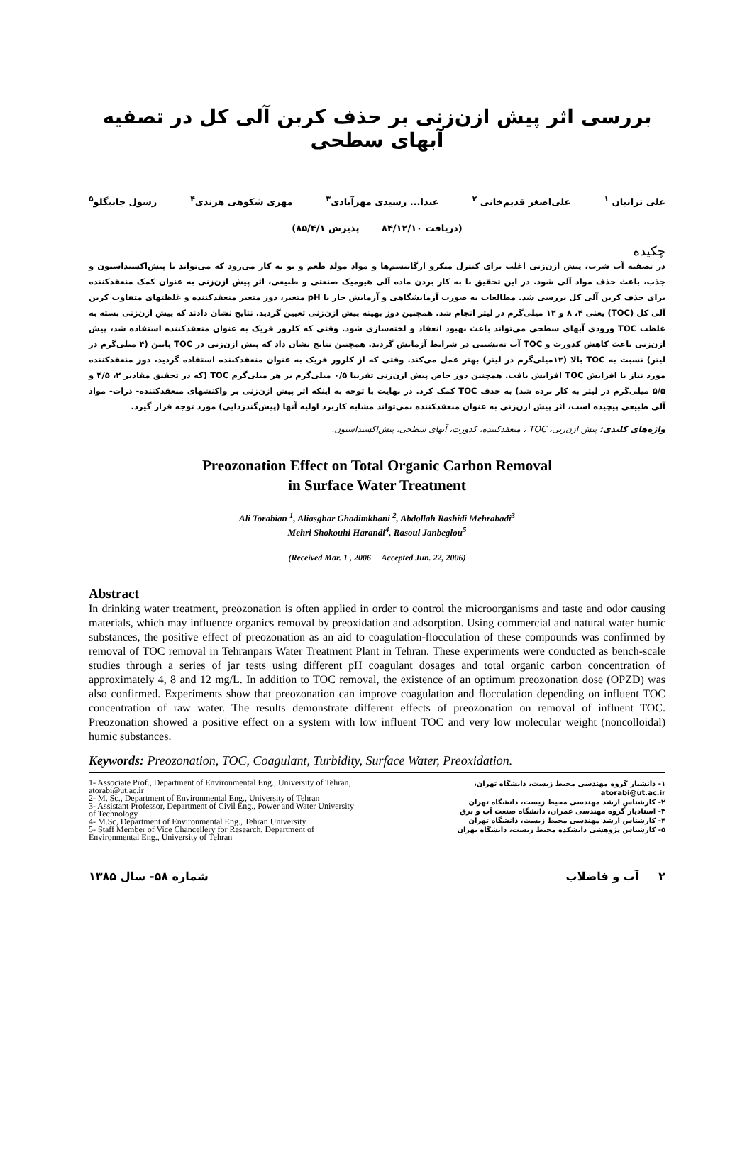بررسی اثر پیش ازن‌زنی بر حذف کربن آلی کل در تصفیه آبهای سطحی
علی ترابیان <sup>۱</sup> علی‌اصغر قدیم‌خانی <sup>۲</sup> عبدا... رشیدی مهرآبادی<sup>۳</sup> مهری شکوهی هرندی<sup>۴</sup> رسول جانبگلو<sup>۵</sup>
(دریافت ۸۴/۱۲/۱۰ پذیرش ۸۵/۴/۱)
چکیده
در تصفیه آب شرب، پیش ازن‌زنی اغلب برای کنترل میکرو ارگانیسم‌ها و مواد مولد طعم و بو به کار می‌رود که می‌تواند با پیش‌اکسیداسیون و جذب، باعث حذف مواد آلی شود. در این تحقیق با به کار بردن ماده آلی هیومیک صنعتی و طبیعی، اثر پیش ازن‌زنی به عنوان کمک منعقدکننده برای حذف کربن آلی کل بررسی شد. مطالعات به صورت آزمایشگاهی و آزمایش جار با pH متغیر، دوز متغیر منعقدکننده و غلظتهای متفاوت کربن آلی کل (TOC) یعنی ۴، ۸ و ۱۲ میلی‌گرم در لیتر انجام شد. همچنین دوز بهینه پیش ازن‌زنی تعیین گردید. نتایج نشان دادند که پیش ازن‌زنی بسته به غلظت TOC ورودی آبهای سطحی می‌تواند باعث بهبود انعقاد و لخته‌سازی شود. وقتی که کلرور فریک به عنوان منعقدکننده استفاده شد، پیش ازن‌زنی باعث کاهش کدورت و TOC آب ته‌نشینی در شرایط آزمایش گردید. همچنین نتایج نشان داد که پیش ازن‌زنی در TOC پایین (۴ میلی‌گرم در لیتر) نسبت به TOC بالا (۱۲میلی‌گرم در لیتر) بهتر عمل می‌کند. وقتی که از کلرور فریک به عنوان منعقدکننده استفاده گردید، دوز منعقدکننده مورد نیاز با افزایش TOC افزایش یافت. همچنین دوز خاص پیش ازن‌زنی تقریبا ۰/۵ میلی‌گرم بر هر میلی‌گرم TOC (که در تحقیق مقادیر ۲، ۴/۵ و ۵/۵ میلی‌گرم در لیتر به کار برده شد) به حذف TOC کمک کرد. در نهایت با توجه به اینکه اثر پیش ازن‌زنی بر واکنشهای منعقدکننده- ذرات- مواد آلی طبیعی پیچیده است، اثر پیش ازن‌زنی به عنوان منعقدکننده نمی‌تواند مشابه کاربرد اولیه آنها (پیش‌گندزدایی) مورد توجه قرار گیرد.
واژه‌های کلیدی: پیش ازن‌زنی، TOC ، منعقدکننده، کدورت، آبهای سطحی، پیش‌اکسیداسیون.
Preozonation Effect on Total Organic Carbon Removal
in Surface Water Treatment
Ali Torabian <sup>1</sup>, Aliasghar Ghadimkhani <sup>2</sup>, Abdollah Rashidi Mehrabadi<sup>3</sup>
Mehri Shokouhi Harandi<sup>4</sup>, Rasoul Janbeglou<sup>5</sup>
(Received Mar. 1 , 2006 Accepted Jun. 22, 2006)
Abstract
In drinking water treatment, preozonation is often applied in order to control the microorganisms and taste and odor causing materials, which may influence organics removal by preoxidation and adsorption. Using commercial and natural water humic substances, the positive effect of preozonation as an aid to coagulation-flocculation of these compounds was confirmed by removal of TOC removal in Tehranpars Water Treatment Plant in Tehran. These experiments were conducted as bench-scale studies through a series of jar tests using different pH coagulant dosages and total organic carbon concentration of approximately 4, 8 and 12 mg/L. In addition to TOC removal, the existence of an optimum preozonation dose (OPZD) was also confirmed. Experiments show that preozonation can improve coagulation and flocculation depending on influent TOC concentration of raw water. The results demonstrate different effects of preozonation on removal of influent TOC. Preozonation showed a positive effect on a system with low influent TOC and very low molecular weight (noncolloidal) humic substances.
Keywords: Preozonation, TOC, Coagulant, Turbidity, Surface Water, Preoxidation.
1- Associate Prof., Department of Environmental Eng., University of Tehran, atorabi@ut.ac.ir
2- M. Sc., Department of Environmental Eng., University of Tehran
3- Assistant Professor, Department of Civil Eng., Power and Water University of Technology
4- M.Sc, Department of Environmental Eng., Tehran University
5- Staff Member of Vice Chancellery for Research, Department of Environmental Eng., University of Tehran
۱- دانشیار گروه مهندسی محیط زیست، دانشگاه تهران، atorabi@ut.ac.ir
۲- کارشناس ارشد مهندسی محیط زیست، دانشگاه تهران
۳- استادیار گروه مهندسی عمران، دانشگاه صنعت آب و برق
۴- کارشناس ارشد مهندسی محیط زیست، دانشگاه تهران
۵- کارشناس پژوهشی دانشکده محیط زیست، دانشگاه تهران
۲ آب و فاضلاب شماره ۵۸- سال ۱۳۸۵